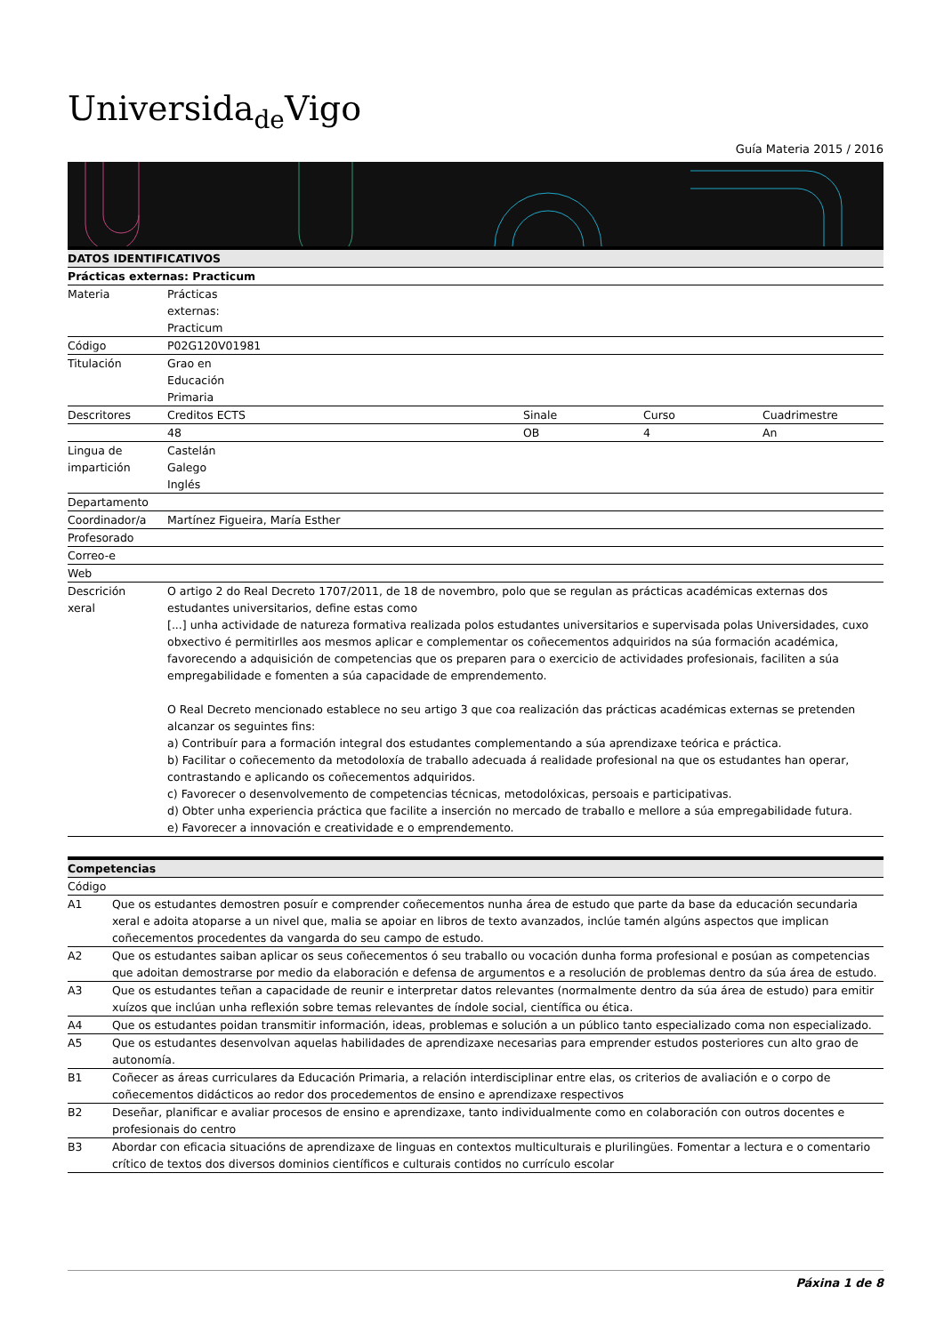Universida<sub>de</sub>Vigo
Guía Materia 2015 / 2016
| DATOS IDENTIFICATIVOS | | | | |
| --- | --- | --- | --- | --- |
| Prácticas externas: Practicum | | | | |
| Materia | Prácticas externas: Practicum | | | |
| Código | P02G120V01981 | | | |
| Titulación | Grao en Educación Primaria | | | |
| Descritores | Creditos ECTS | Sinale | Curso | Cuadrimestre |
| | 48 | OB | 4 | An |
| Lingua de impartición | Castelán Galego Inglés | | | |
| Departamento | | | | |
| Coordinador/a | Martínez Figueira, María Esther | | | |
| Profesorado | | | | |
| Correo-e | | | | |
| Web | | | | |
| Descrición xeral | O artigo 2 do Real Decreto 1707/2011, de 18 de novembro, polo que se regulan as prácticas académicas externas dos estudantes universitarios, define estas como [...] unha actividade de natureza formativa realizada polos estudantes universitarios e supervisada polas Universidades, cuxo obxectivo é permitirlles aos mesmos aplicar e complementar os coñecementos adquiridos na súa formación académica, favorecendo a adquisición de competencias que os preparen para o exercicio de actividades profesionais, faciliten a súa empregabilidade e fomenten a súa capacidade de emprendemento. O Real Decreto mencionado establece no seu artigo 3 que coa realización das prácticas académicas externas se pretenden alcanzar os seguintes fins: a) Contribuír para a formación integral dos estudantes complementando a súa aprendizaxe teórica e práctica. b) Facilitar o coñecemento da metodoloxía de traballo adecuada á realidade profesional na que os estudantes han operar, contrastando e aplicando os coñecementos adquiridos. c) Favorecer o desenvolvemento de competencias técnicas, metodolóxicas, persoais e participativas. d) Obter unha experiencia práctica que facilite a inserción no mercado de traballo e mellore a súa empregabilidade futura. e) Favorecer a innovación e creatividade e o emprendemento. | | | |
| Competencias | |
| --- | --- |
| Código | |
| A1 | Que os estudantes demostren posuír e comprender coñecementos nunha área de estudo que parte da base da educación secundaria xeral e adoita atoparse a un nivel que, malia se apoiar en libros de texto avanzados, inclúe tamén algúns aspectos que implican coñecementos procedentes da vangarda do seu campo de estudo. |
| A2 | Que os estudantes saiban aplicar os seus coñecementos ó seu traballo ou vocación dunha forma profesional e posúan as competencias que adoitan demostrarse por medio da elaboración e defensa de argumentos e a resolución de problemas dentro da súa área de estudo. |
| A3 | Que os estudantes teñan a capacidade de reunir e interpretar datos relevantes (normalmente dentro da súa área de estudo) para emitir xuízos que inclúan unha reflexión sobre temas relevantes de índole social, científica ou ética. |
| A4 | Que os estudantes poidan transmitir información, ideas, problemas e solución a un público tanto especializado coma non especializado. |
| A5 | Que os estudantes desenvolvan aquelas habilidades de aprendizaxe necesarias para emprender estudos posteriores cun alto grao de autonomía. |
| B1 | Coñecer as áreas curriculares da Educación Primaria, a relación interdisciplinar entre elas, os criterios de avaliación e o corpo de coñecementos didácticos ao redor dos procedementos de ensino e aprendizaxe respectivos |
| B2 | Deseñar, planificar e avaliar procesos de ensino e aprendizaxe, tanto individualmente como en colaboración con outros docentes e profesionais do centro |
| B3 | Abordar con eficacia situacións de aprendizaxe de linguas en contextos multiculturais e plurilingües. Fomentar a lectura e o comentario crítico de textos dos diversos dominios científicos e culturais contidos no currículo escolar |
Páxina 1 de 8